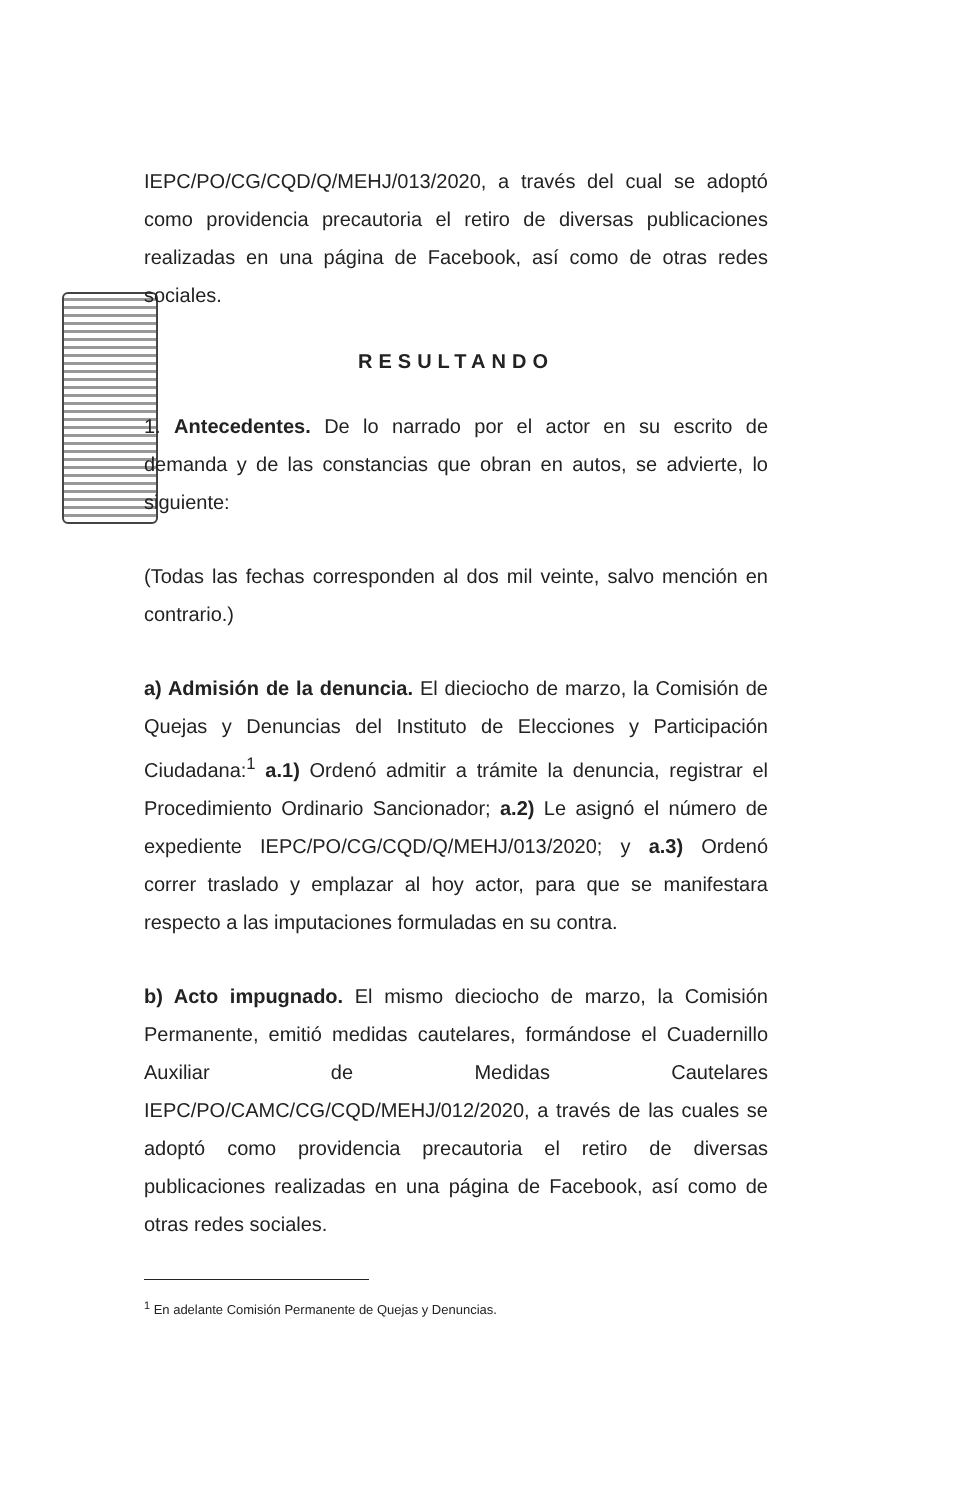IEPC/PO/CG/CQD/Q/MEHJ/013/2020, a través del cual se adoptó como providencia precautoria el retiro de diversas publicaciones realizadas en una página de Facebook, así como de otras redes sociales.
RESULTANDO
1. Antecedentes. De lo narrado por el actor en su escrito de demanda y de las constancias que obran en autos, se advierte, lo siguiente:
(Todas las fechas corresponden al dos mil veinte, salvo mención en contrario.)
a) Admisión de la denuncia. El dieciocho de marzo, la Comisión de Quejas y Denuncias del Instituto de Elecciones y Participación Ciudadana:<sup>1</sup> a.1) Ordenó admitir a trámite la denuncia, registrar el Procedimiento Ordinario Sancionador; a.2) Le asignó el número de expediente IEPC/PO/CG/CQD/Q/MEHJ/013/2020; y a.3) Ordenó correr traslado y emplazar al hoy actor, para que se manifestara respecto a las imputaciones formuladas en su contra.
b) Acto impugnado. El mismo dieciocho de marzo, la Comisión Permanente, emitió medidas cautelares, formándose el Cuadernillo Auxiliar de Medidas Cautelares IEPC/PO/CAMC/CG/CQD/MEHJ/012/2020, a través de las cuales se adoptó como providencia precautoria el retiro de diversas publicaciones realizadas en una página de Facebook, así como de otras redes sociales.
<sup>1</sup> En adelante Comisión Permanente de Quejas y Denuncias.